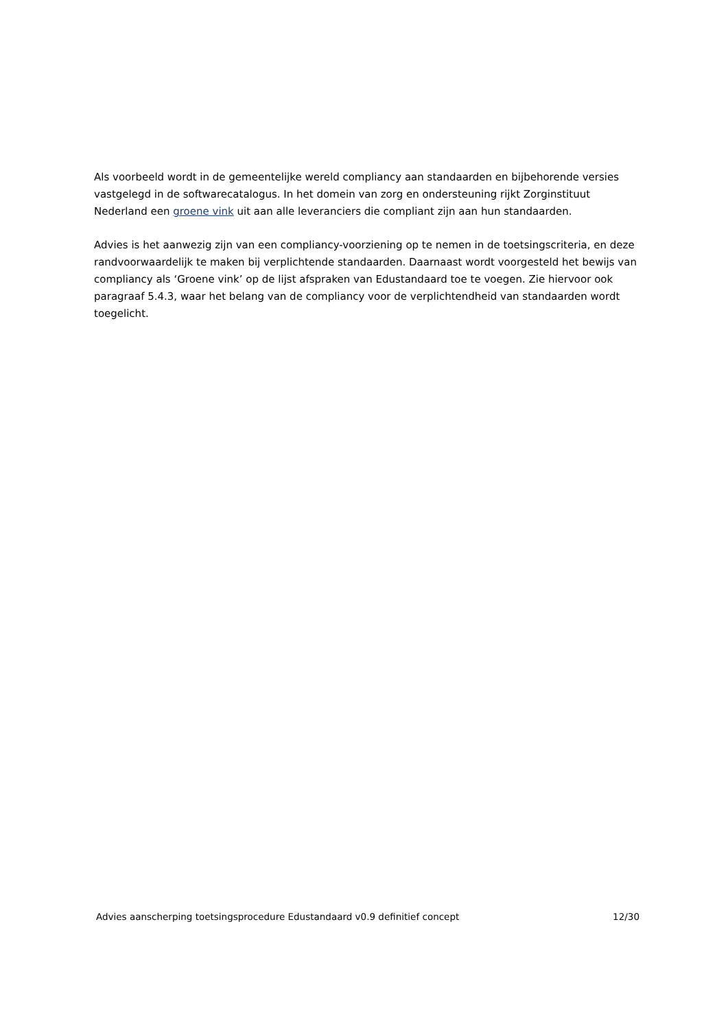Als voorbeeld wordt in de gemeentelijke wereld compliancy aan standaarden en bijbehorende versies vastgelegd in de softwarecatalogus. In het domein van zorg en ondersteuning rijkt Zorginstituut Nederland een groene vink uit aan alle leveranciers die compliant zijn aan hun standaarden.
Advies is het aanwezig zijn van een compliancy-voorziening op te nemen in de toetsingscriteria, en deze randvoorwaardelijk te maken bij verplichtende standaarden. Daarnaast wordt voorgesteld het bewijs van compliancy als ‘Groene vink’ op de lijst afspraken van Edustandaard toe te voegen. Zie hiervoor ook paragraaf 5.4.3, waar het belang van de compliancy voor de verplichtendheid van standaarden wordt toegelicht.
Advies aanscherping toetsingsprocedure Edustandaard v0.9 definitief concept 12/30